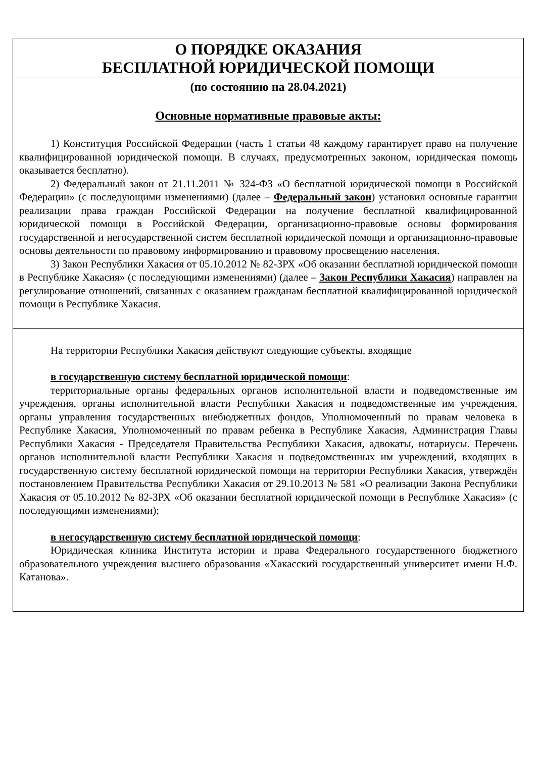О ПОРЯДКЕ ОКАЗАНИЯ
БЕСПЛАТНОЙ ЮРИДИЧЕСКОЙ ПОМОЩИ
(по состоянию на 28.04.2021)
Основные нормативные правовые акты:
1) Конституция Российской Федерации (часть 1 статьи 48 каждому гарантирует право на получение квалифицированной юридической помощи. В случаях, предусмотренных законом, юридическая помощь оказывается бесплатно).
2) Федеральный закон от 21.11.2011 № 324-ФЗ «О бесплатной юридической помощи в Российской Федерации» (с последующими изменениями) (далее – Федеральный закон) установил основные гарантии реализации права граждан Российской Федерации на получение бесплатной квалифицированной юридической помощи в Российской Федерации, организационно-правовые основы формирования государственной и негосударственной систем бесплатной юридической помощи и организационно-правовые основы деятельности по правовому информированию и правовому просвещению населения.
3) Закон Республики Хакасия от 05.10.2012 № 82-ЗРХ «Об оказании бесплатной юридической помощи в Республике Хакасия» (с последующими изменениями) (далее – Закон Республики Хакасия) направлен на регулирование отношений, связанных с оказанием гражданам бесплатной квалифицированной юридической помощи в Республике Хакасия.
На территории Республики Хакасия действуют следующие субъекты, входящие
в государственную систему бесплатной юридической помощи:
территориальные органы федеральных органов исполнительной власти и подведомственные им учреждения, органы исполнительной власти Республики Хакасия и подведомственные им учреждения, органы управления государственных внебюджетных фондов, Уполномоченный по правам человека в Республике Хакасия, Уполномоченный по правам ребенка в Республике Хакасия, Администрация Главы Республики Хакасия - Председателя Правительства Республики Хакасия, адвокаты, нотариусы. Перечень органов исполнительной власти Республики Хакасия и подведомственных им учреждений, входящих в государственную систему бесплатной юридической помощи на территории Республики Хакасия, утверждён постановлением Правительства Республики Хакасия от 29.10.2013 № 581 «О реализации Закона Республики Хакасия от 05.10.2012 № 82-ЗРХ «Об оказании бесплатной юридической помощи в Республике Хакасия» (с последующими изменениями);
в негосударственную систему бесплатной юридической помощи:
Юридическая клиника Института истории и права Федерального государственного бюджетного образовательного учреждения высшего образования «Хакасский государственный университет имени Н.Ф. Катанова».